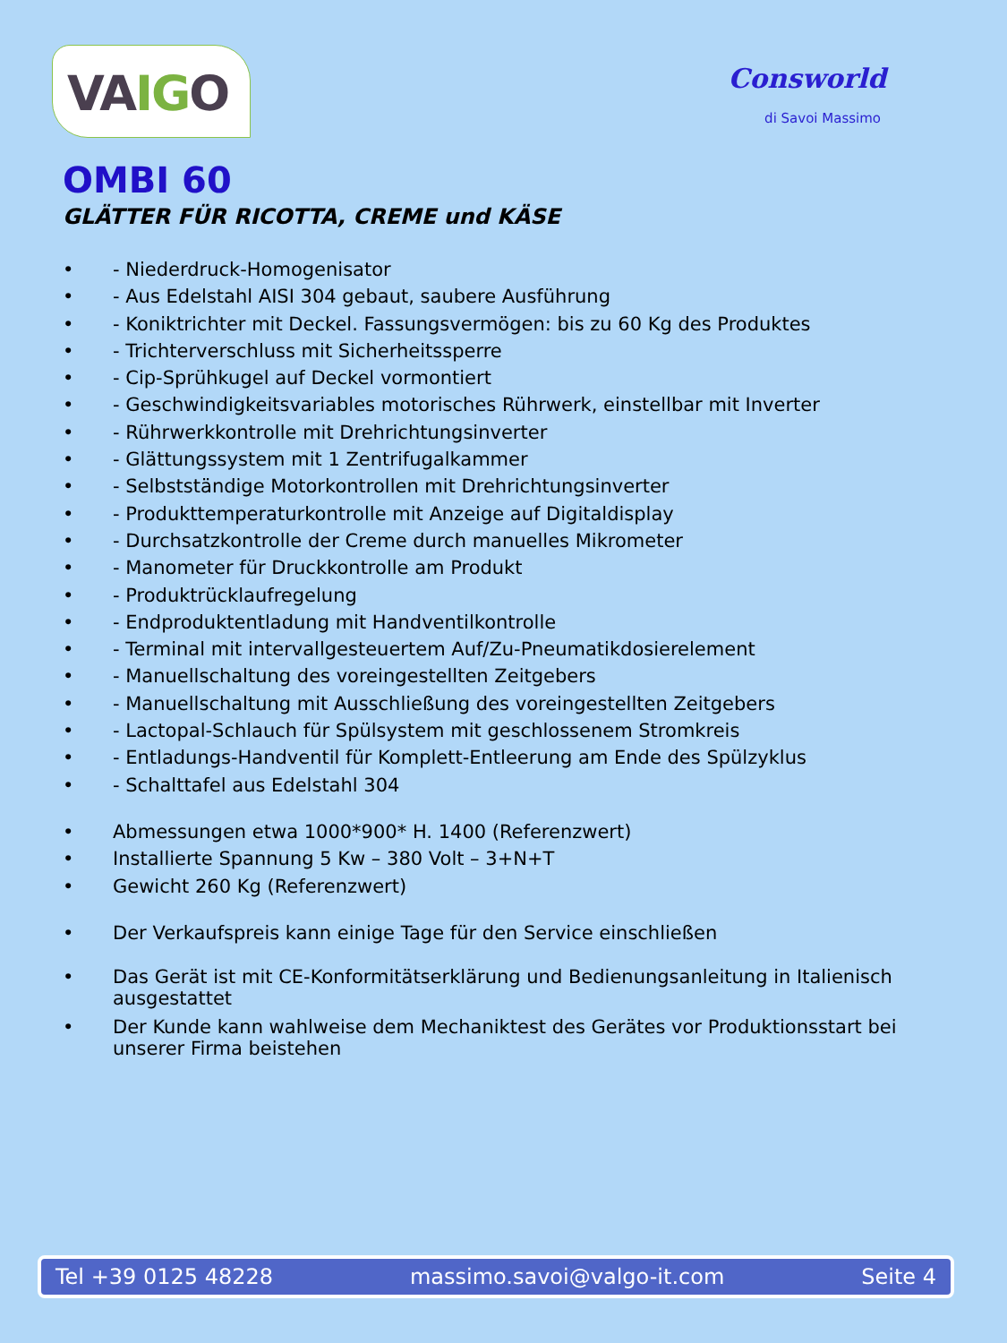VAIGO
Consworld
di Savoi Massimo
OMBI 60
GLÄTTER FÜR RICOTTA, CREME und KÄSE
• - Niederdruck-Homogenisator
• - Aus Edelstahl AISI 304 gebaut, saubere Ausführung
• - Koniktrichter mit Deckel. Fassungsvermögen: bis zu 60 Kg des Produktes
• - Trichterverschluss mit Sicherheitssperre
• - Cip-Sprühkugel auf Deckel vormontiert
• - Geschwindigkeitsvariables motorisches Rührwerk, einstellbar mit Inverter
• - Rührwerkkontrolle mit Drehrichtungsinverter
• - Glättungssystem mit 1 Zentrifugalkammer
• - Selbstständige Motorkontrollen mit Drehrichtungsinverter
• - Produkttemperaturkontrolle mit Anzeige auf Digitaldisplay
• - Durchsatzkontrolle der Creme durch manuelles Mikrometer
• - Manometer für Druckkontrolle am Produkt
• - Produktrücklaufregelung
• - Endproduktentladung mit Handventilkontrolle
• - Terminal mit intervallgesteuertem Auf/Zu-Pneumatikdosierelement
• - Manuellschaltung des voreingestellten Zeitgebers
• - Manuellschaltung mit Ausschließung des voreingestellten Zeitgebers
• - Lactopal-Schlauch für Spülsystem mit geschlossenem Stromkreis
• - Entladungs-Handventil für Komplett-Entleerung am Ende des Spülzyklus
• - Schalttafel aus Edelstahl 304
• Abmessungen etwa 1000*900* H. 1400 (Referenzwert)
• Installierte Spannung 5 Kw – 380 Volt – 3+N+T
• Gewicht 260 Kg (Referenzwert)
• Der Verkaufspreis kann einige Tage für den Service einschließen
• Das Gerät ist mit CE-Konformitätserklärung und Bedienungsanleitung in Italienisch ausgestattet
• Der Kunde kann wahlweise dem Mechaniktest des Gerätes vor Produktionsstart bei unserer Firma beistehen
Tel +39 0125 48228 massimo.savoi@valgo-it.com Seite 4